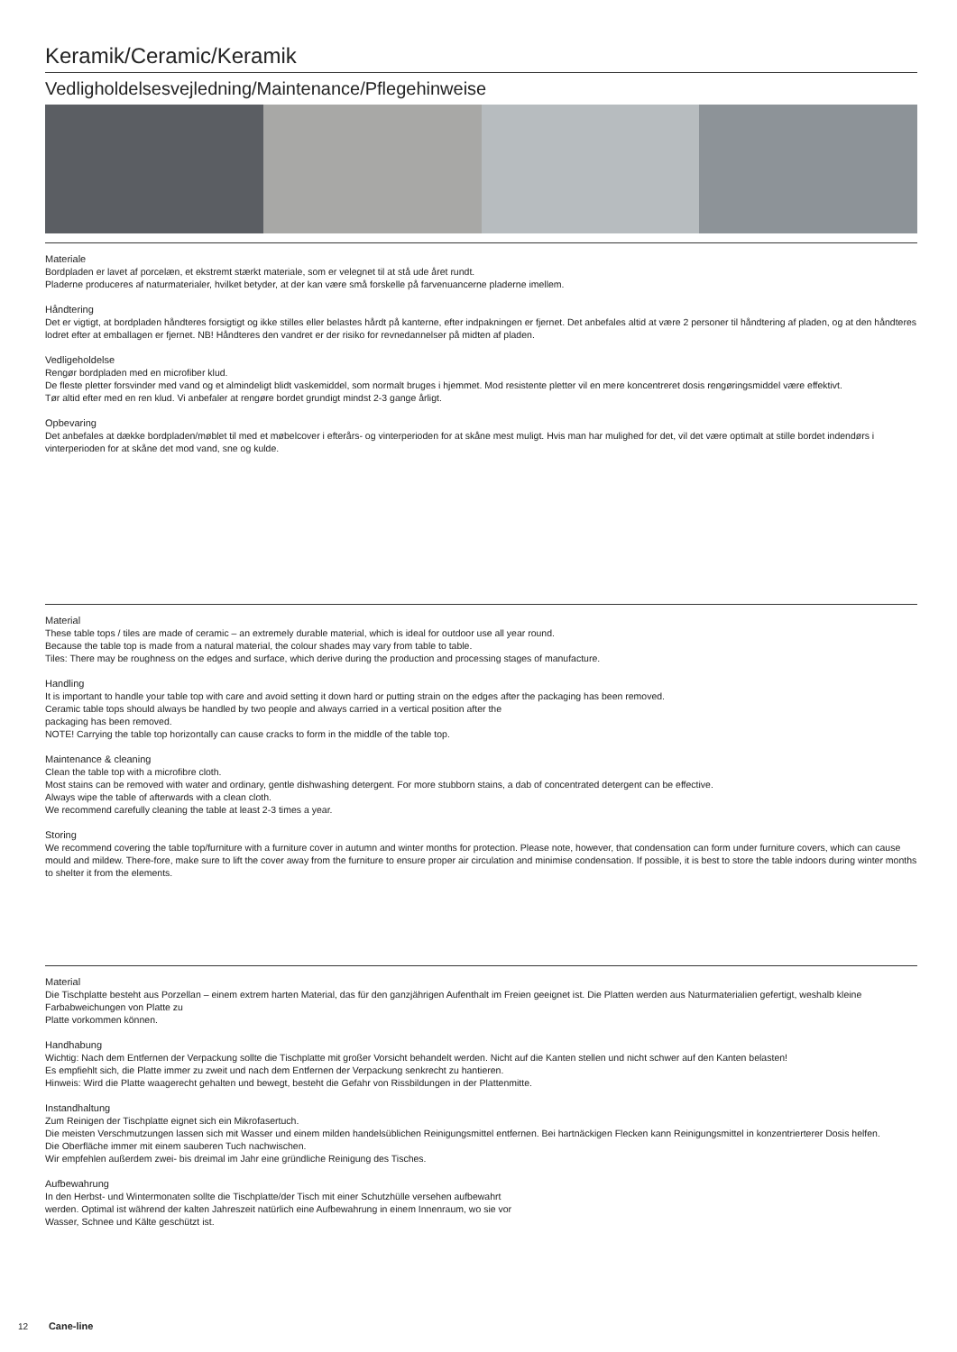Keramik/Ceramic/Keramik
Vedligholdelsesvejledning/Maintenance/Pflegehinweise
Materiale
Bordpladen er lavet af porcelæn, et ekstremt stærkt materiale, som er velegnet til at stå ude året rundt.
Pladerne produceres af naturmaterialer, hvilket betyder, at der kan være små forskelle på farvenuancerne pladerne imellem.
Håndtering
Det er vigtigt, at bordpladen håndteres forsigtigt og ikke stilles eller belastes hårdt på kanterne, efter indpakningen er fjernet. Det anbefales altid at være 2 personer til håndtering af pladen, og at den håndteres lodret efter at emballagen er fjernet. NB! Håndteres den vandret er der risiko for revnedannelser på midten af pladen.
Vedligeholdelse
Rengør bordpladen med en microfiber klud.
De fleste pletter forsvinder med vand og et almindeligt blidt vaskemiddel, som normalt bruges i hjemmet. Mod resistente pletter vil en mere koncentreret dosis rengøringsmiddel være effektivt.
Tør altid efter med en ren klud. Vi anbefaler at rengøre bordet grundigt mindst 2-3 gange årligt.
Opbevaring
Det anbefales at dække bordpladen/møblet til med et møbelcover i efterårs- og vinterperioden for at skåne mest muligt. Hvis man har mulighed for det, vil det være optimalt at stille bordet indendørs i vinterperioden for at skåne det mod vand, sne og kulde.
Material
These table tops / tiles are made of ceramic – an extremely durable material, which is ideal for outdoor use all year round.
Because the table top is made from a natural material, the colour shades may vary from table to table.
Tiles: There may be roughness on the edges and surface, which derive during the production and processing stages of manufacture.
Handling
It is important to handle your table top with care and avoid setting it down hard or putting strain on the edges after the packaging has been removed.
Ceramic table tops should always be handled by two people and always carried in a vertical position after the
packaging has been removed.
NOTE! Carrying the table top horizontally can cause cracks to form in the middle of the table top.
Maintenance & cleaning
Clean the table top with a microfibre cloth.
Most stains can be removed with water and ordinary, gentle dishwashing detergent. For more stubborn stains, a dab of concentrated detergent can be effective.
Always wipe the table of afterwards with a clean cloth.
We recommend carefully cleaning the table at least 2-3 times a year.
Storing
We recommend covering the table top/furniture with a furniture cover in autumn and winter months for protection. Please note, however, that condensation can form under furniture covers, which can cause mould and mildew. There-fore, make sure to lift the cover away from the furniture to ensure proper air circulation and minimise condensation. If possible, it is best to store the table indoors during winter months to shelter it from the elements.
Material
Die Tischplatte besteht aus Porzellan – einem extrem harten Material, das für den ganzjährigen Aufenthalt im Freien geeignet ist. Die Platten werden aus Naturmaterialien gefertigt, weshalb kleine Farbabweichungen von Platte zu
Platte vorkommen können.
Handhabung
Wichtig: Nach dem Entfernen der Verpackung sollte die Tischplatte mit großer Vorsicht behandelt werden. Nicht auf die Kanten stellen und nicht schwer auf den Kanten belasten!
Es empfiehlt sich, die Platte immer zu zweit und nach dem Entfernen der Verpackung senkrecht zu hantieren.
Hinweis: Wird die Platte waagerecht gehalten und bewegt, besteht die Gefahr von Rissbildungen in der Plattenmitte.
Instandhaltung
Zum Reinigen der Tischplatte eignet sich ein Mikrofasertuch.
Die meisten Verschmutzungen lassen sich mit Wasser und einem milden handelsüblichen Reinigungsmittel entfernen. Bei hartnäckigen Flecken kann Reinigungsmittel in konzentrierterer Dosis helfen.
Die Oberfläche immer mit einem sauberen Tuch nachwischen.
Wir empfehlen außerdem zwei- bis dreimal im Jahr eine gründliche Reinigung des Tisches.
Aufbewahrung
In den Herbst- und Wintermonaten sollte die Tischplatte/der Tisch mit einer Schutzhülle versehen aufbewahrt
werden. Optimal ist während der kalten Jahreszeit natürlich eine Aufbewahrung in einem Innenraum, wo sie vor
Wasser, Schnee und Kälte geschützt ist.
12 Cane-line